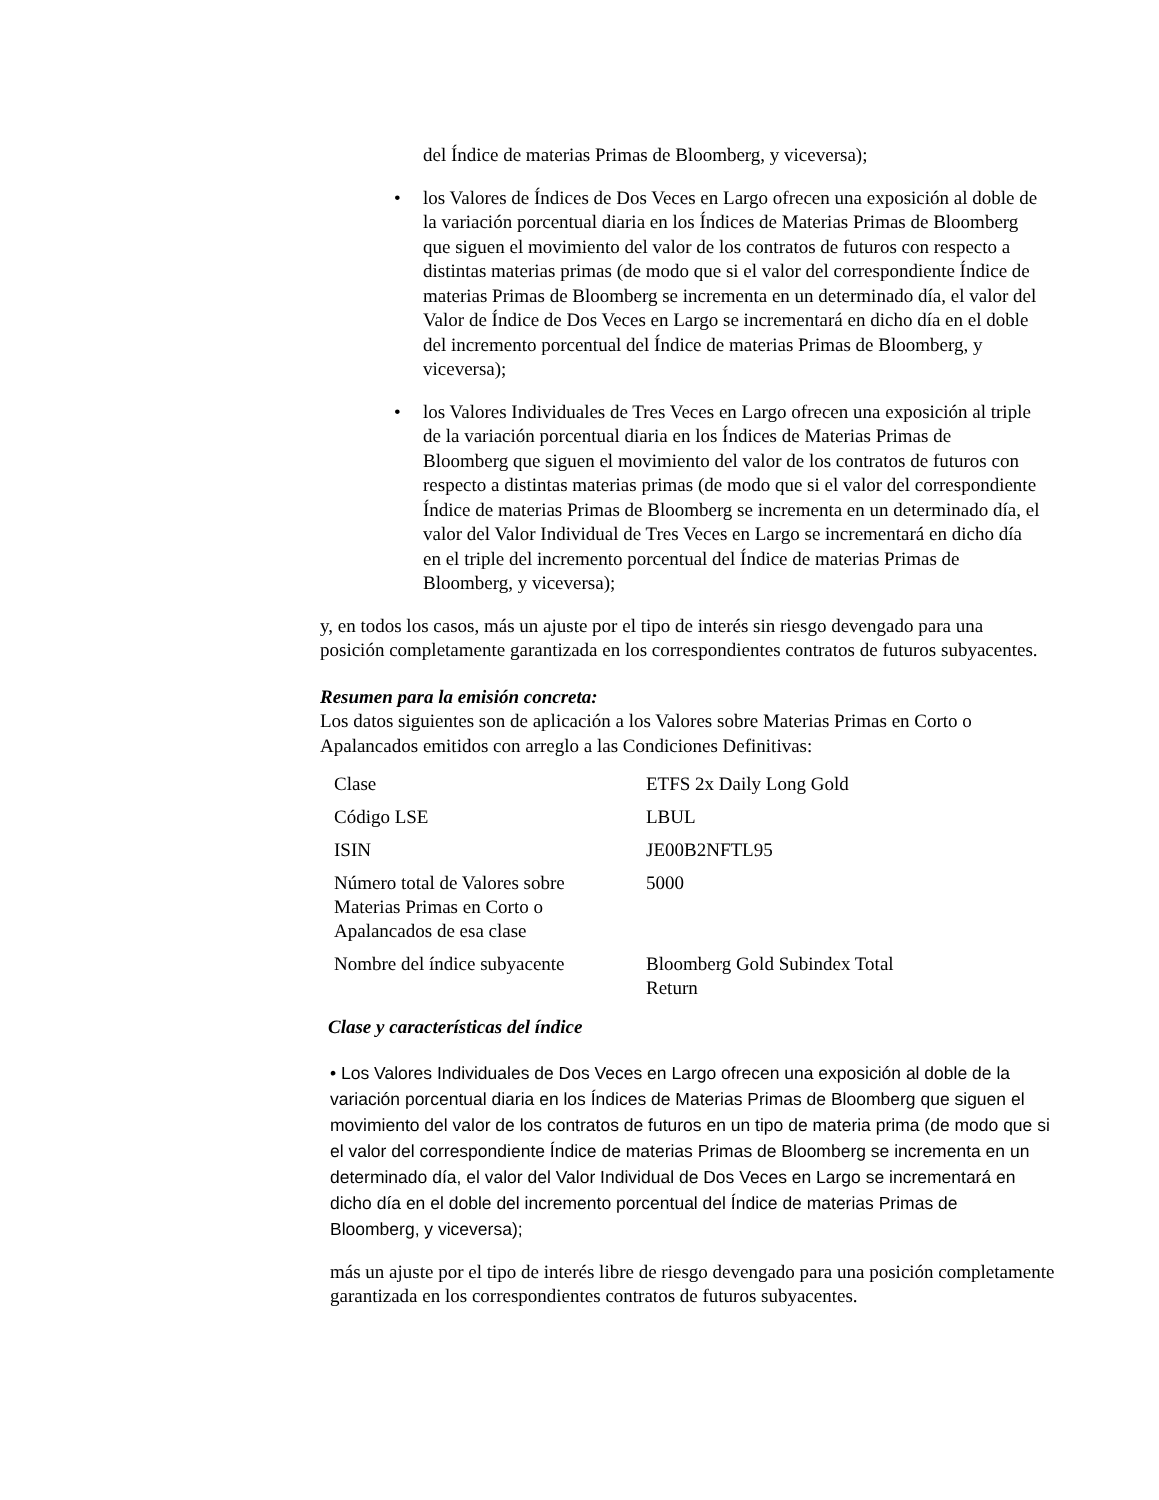del Índice de materias Primas de Bloomberg, y viceversa);
• los Valores de Índices de Dos Veces en Largo ofrecen una exposición al doble de la variación porcentual diaria en los Índices de Materias Primas de Bloomberg que siguen el movimiento del valor de los contratos de futuros con respecto a distintas materias primas (de modo que si el valor del correspondiente Índice de materias Primas de Bloomberg se incrementa en un determinado día, el valor del Valor de Índice de Dos Veces en Largo se incrementará en dicho día en el doble del incremento porcentual del Índice de materias Primas de Bloomberg, y viceversa);
• los Valores Individuales de Tres Veces en Largo ofrecen una exposición al triple de la variación porcentual diaria en los Índices de Materias Primas de Bloomberg que siguen el movimiento del valor de los contratos de futuros con respecto a distintas materias primas (de modo que si el valor del correspondiente Índice de materias Primas de Bloomberg se incrementa en un determinado día, el valor del Valor Individual de Tres Veces en Largo se incrementará en dicho día en el triple del incremento porcentual del Índice de materias Primas de Bloomberg, y viceversa);
y, en todos los casos, más un ajuste por el tipo de interés sin riesgo devengado para una posición completamente garantizada en los correspondientes contratos de futuros subyacentes.
Resumen para la emisión concreta:
Los datos siguientes son de aplicación a los Valores sobre Materias Primas en Corto o Apalancados emitidos con arreglo a las Condiciones Definitivas:
| Clase | ETFS 2x Daily Long Gold |
| Código LSE | LBUL |
| ISIN | JE00B2NFTL95 |
| Número total de Valores sobre Materias Primas en Corto o Apalancados de esa clase | 5000 |
| Nombre del índice subyacente | Bloomberg Gold Subindex Total Return |
Clase y características del índice
• Los Valores Individuales de Dos Veces en Largo ofrecen una exposición al doble de la variación porcentual diaria en los Índices de Materias Primas de Bloomberg que siguen el movimiento del valor de los contratos de futuros en un tipo de materia prima (de modo que si el valor del correspondiente Índice de materias Primas de Bloomberg se incrementa en un determinado día, el valor del Valor Individual de Dos Veces en Largo se incrementará en dicho día en el doble del incremento porcentual del Índice de materias Primas de Bloomberg, y viceversa);
más un ajuste por el tipo de interés libre de riesgo devengado para una posición completamente garantizada en los correspondientes contratos de futuros subyacentes.